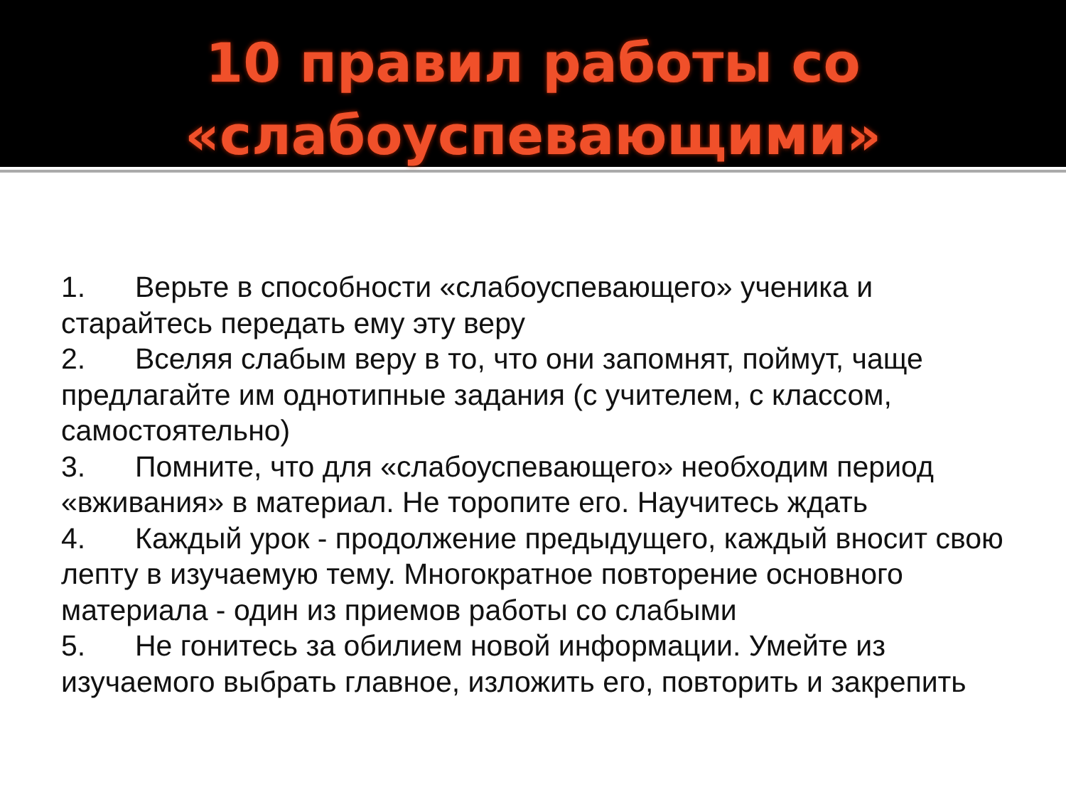10 правил работы со
«слабоуспевающими»
1. Верьте в способности «слабоуспевающего» ученика и старайтесь передать ему эту веру
2. Вселяя слабым веру в то, что они запомнят, поймут, чаще предлагайте им однотипные задания (с учителем, с классом, самостоятельно)
3. Помните, что для «слабоуспевающего» необходим период «вживания» в материал. Не торопите его. Научитесь ждать
4. Каждый урок - продолжение предыдущего, каждый вносит свою лепту в изучаемую тему. Многократное повторение основного материала - один из приемов работы со слабыми
5. Не гонитесь за обилием новой информации. Умейте из изучаемого выбрать главное, изложить его, повторить и закрепить